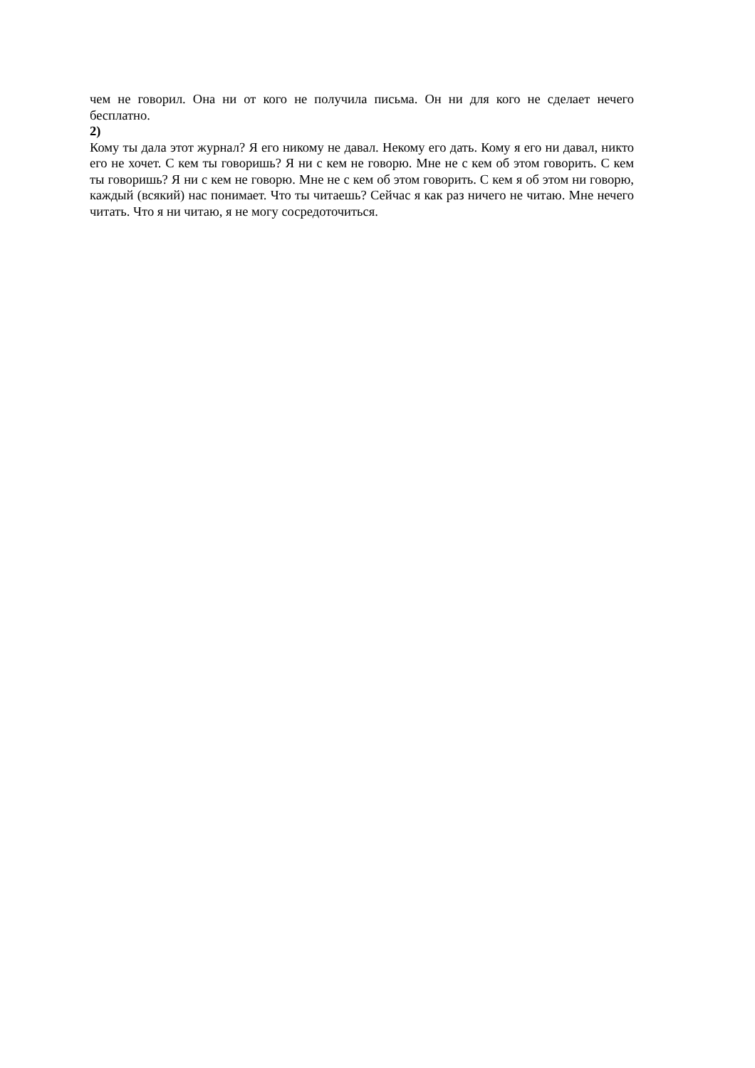чем не говорил. Она ни от кого не получила письма. Он ни для кого не сделает нечего бесплатно.
2)
Кому ты дала этот журнал? Я его никому не давал. Некому его дать. Кому я его ни давал, никто его не хочет. С кем ты говоришь? Я ни с кем не говорю. Мне не с кем об этом говорить. С кем ты говоришь? Я ни с кем не говорю. Мне не с кем об этом говорить. С кем я об этом ни говорю, каждый (всякий) нас понимает. Что ты читаешь? Сейчас я как раз ничего не читаю. Мне нечего читать. Что я ни читаю, я не могу сосредоточиться.